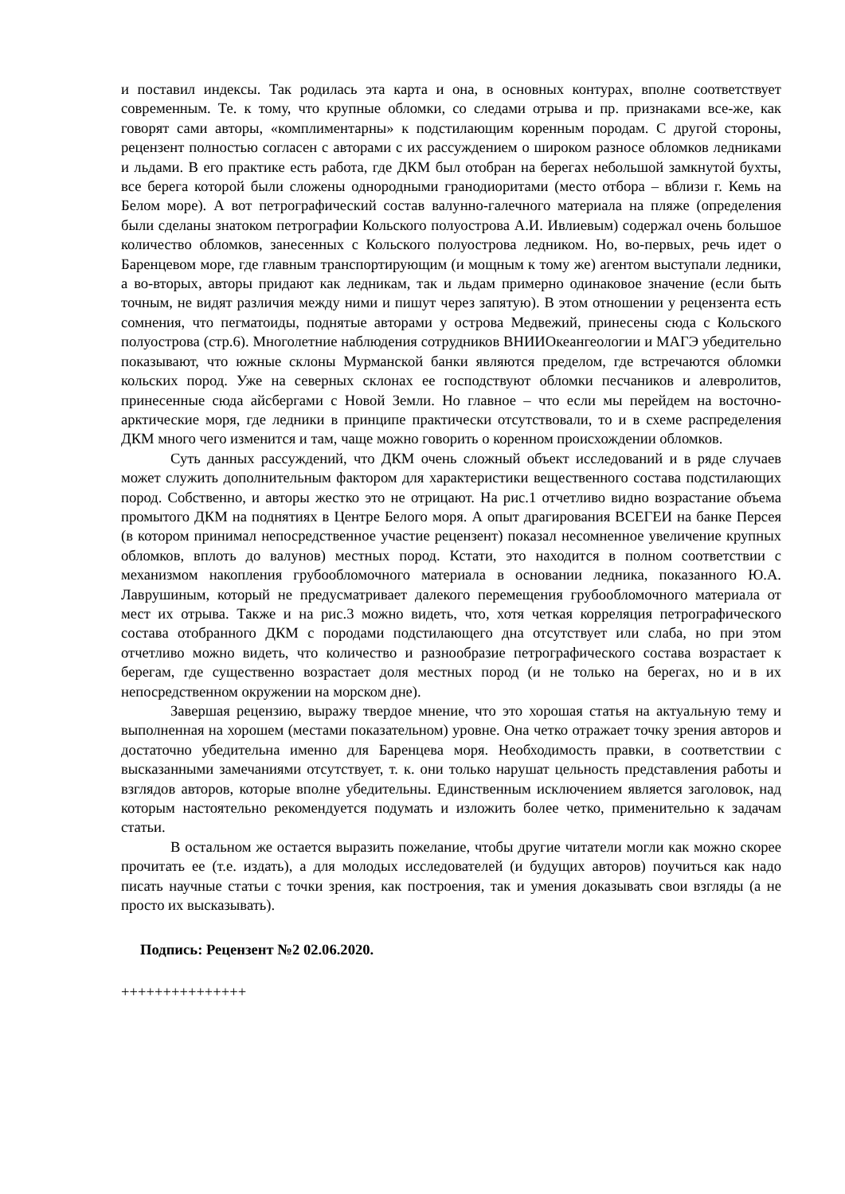и поставил индексы. Так родилась эта карта и она, в основных контурах, вполне соответствует современным. Те. к тому, что крупные обломки, со следами отрыва и пр. признаками все-же, как говорят сами авторы, «комплиментарны» к подстилающим коренным породам. С другой стороны, рецензент полностью согласен с авторами с их рассуждением о широком разносе обломков ледниками и льдами. В его практике есть работа, где ДКМ был отобран на берегах небольшой замкнутой бухты, все берега которой были сложены однородными гранодиоритами (место отбора – вблизи г. Кемь на Белом море). А вот петрографический состав валунно-галечного материала на пляже (определения были сделаны знатоком петрографии Кольского полуострова А.И. Ивлиевым) содержал очень большое количество обломков, занесенных с Кольского полуострова ледником. Но, во-первых, речь идет о Баренцевом море, где главным транспортирующим (и мощным к тому же) агентом выступали ледники, а во-вторых, авторы придают как ледникам, так и льдам примерно одинаковое значение (если быть точным, не видят различия между ними и пишут через запятую). В этом отношении у рецензента есть сомнения, что пегматоиды, поднятые авторами у острова Медвежий, принесены сюда с Кольского полуострова (стр.6). Многолетние наблюдения сотрудников ВНИИОкеангеологии и МАГЭ убедительно показывают, что южные склоны Мурманской банки являются пределом, где встречаются обломки кольских пород. Уже на северных склонах ее господствуют обломки песчаников и алевролитов, принесенные сюда айсбергами с Новой Земли. Но главное – что если мы перейдем на восточно-арктические моря, где ледники в принципе практически отсутствовали, то и в схеме распределения ДКМ много чего изменится и там, чаще можно говорить о коренном происхождении обломков.
Суть данных рассуждений, что ДКМ очень сложный объект исследований и в ряде случаев может служить дополнительным фактором для характеристики вещественного состава подстилающих пород. Собственно, и авторы жестко это не отрицают. На рис.1 отчетливо видно возрастание объема промытого ДКМ на поднятиях в Центре Белого моря. А опыт драгирования ВСЕГЕИ на банке Персея (в котором принимал непосредственное участие рецензент) показал несомненное увеличение крупных обломков, вплоть до валунов) местных пород. Кстати, это находится в полном соответствии с механизмом накопления грубообломочного материала в основании ледника, показанного Ю.А. Лаврушиным, который не предусматривает далекого перемещения грубообломочного материала от мест их отрыва. Также и на рис.3 можно видеть, что, хотя четкая корреляция петрографического состава отобранного ДКМ с породами подстилающего дна отсутствует или слаба, но при этом отчетливо можно видеть, что количество и разнообразие петрографического состава возрастает к берегам, где существенно возрастает доля местных пород (и не только на берегах, но и в их непосредственном окружении на морском дне).
Завершая рецензию, выражу твердое мнение, что это хорошая статья на актуальную тему и выполненная на хорошем (местами показательном) уровне. Она четко отражает точку зрения авторов и достаточно убедительна именно для Баренцева моря. Необходимость правки, в соответствии с высказанными замечаниями отсутствует, т. к. они только нарушат цельность представления работы и взглядов авторов, которые вполне убедительны. Единственным исключением является заголовок, над которым настоятельно рекомендуется подумать и изложить более четко, применительно к задачам статьи.
В остальном же остается выразить пожелание, чтобы другие читатели могли как можно скорее прочитать ее (т.е. издать), а для молодых исследователей (и будущих авторов) поучиться как надо писать научные статьи с точки зрения, как построения, так и умения доказывать свои взгляды (а не просто их высказывать).
Подпись: Рецензент №2 02.06.2020.
+++++++++++++++